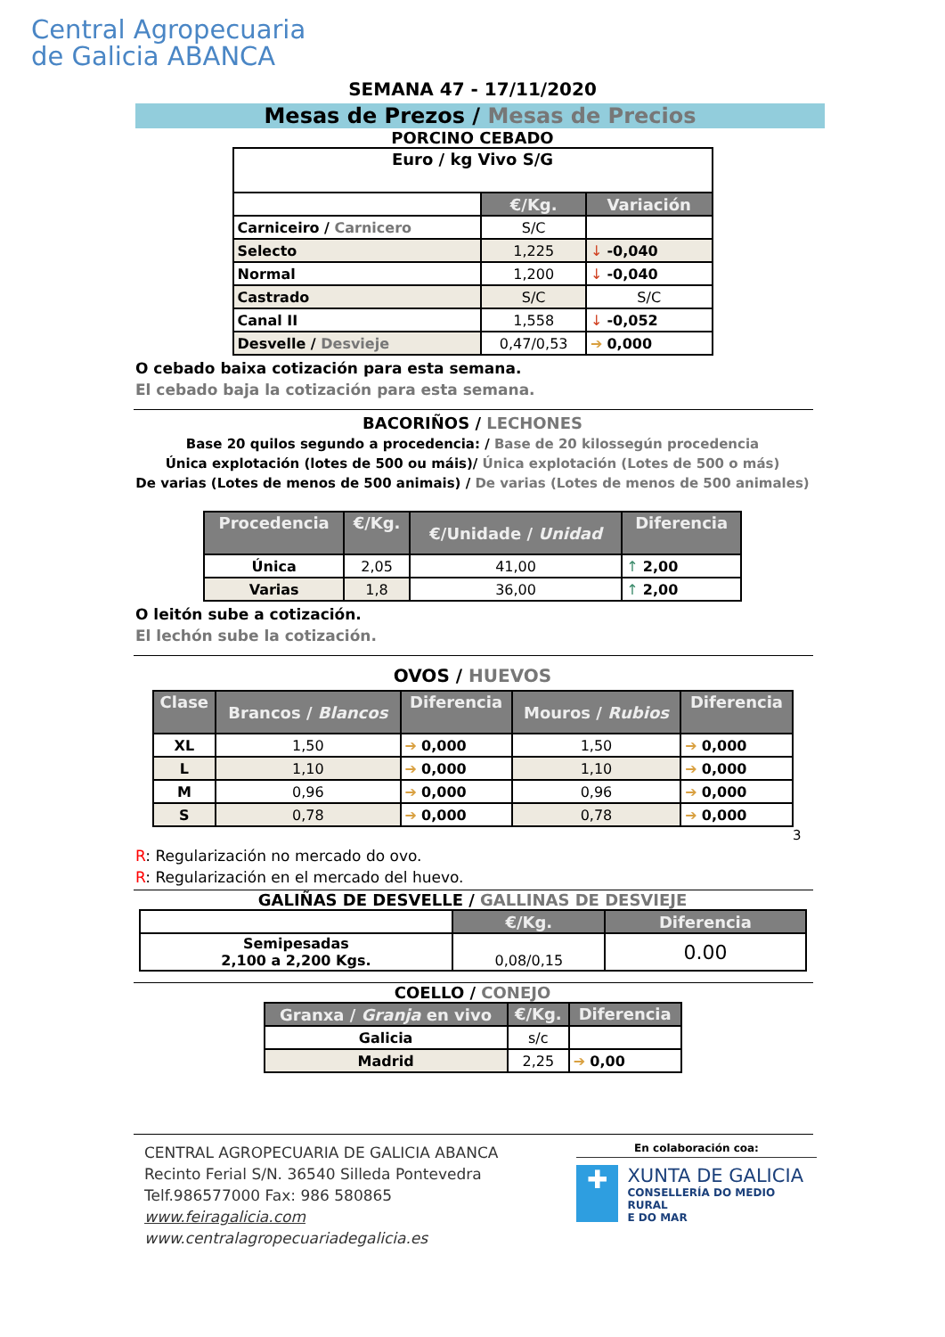Central Agropecuaria
de Galicia ABANCA
SEMANA 47 - 17/11/2020
Mesas de Prezos / Mesas de Precios
PORCINO CEBADO
| Euro / kg Vivo S/G | | |
| | €/Kg. | Variación |
| Carniceiro / Carnicero | S/C | |
| Selecto | 1,225 | ↓ -0,040 |
| Normal | 1,200 | ↓ -0,040 |
| Castrado | S/C | S/C |
| Canal II | 1,558 | ↓ -0,052 |
| Desvelle / Desvieje | 0,47/0,53 | ➔ 0,000 |
O cebado baixa cotización para esta semana.
El cebado baja la cotización para esta semana.
BACORIÑOS / LECHONES
Base 20 quilos segundo a procedencia: / Base de 20 kilossegún procedencia
Única explotación (lotes de 500 ou máis)/ Única explotación (Lotes de 500 o más)
De varias (Lotes de menos de 500 animais) / De varias (Lotes de menos de 500 animales)
| Procedencia | €/Kg. | €/Unidade / Unidad | Diferencia |
| --- | --- | --- | --- |
| Única | 2,05 | 41,00 | ↑ 2,00 |
| Varias | 1,8 | 36,00 | ↑ 2,00 |
O leitón sube a cotización.
El lechón sube la cotización.
OVOS / HUEVOS
| Clase | Brancos / Blancos | Diferencia | Mouros / Rubios | Diferencia |
| --- | --- | --- | --- | --- |
| XL | 1,50 | ➔ 0,000 | 1,50 | ➔ 0,000 |
| L | 1,10 | ➔ 0,000 | 1,10 | ➔ 0,000 |
| M | 0,96 | ➔ 0,000 | 0,96 | ➔ 0,000 |
| S | 0,78 | ➔ 0,000 | 0,78 | ➔ 0,000 |
3
R: Regularización no mercado do ovo.
R: Regularización en el mercado del huevo.
GALIÑAS DE DESVELLE / GALLINAS DE DESVIEJE
| | €/Kg. | Diferencia |
| Semipesadas 2,100 a 2,200 Kgs. | 0,08/0,15 | 0.00 |
COELLO / CONEJO
| Granxa / Granja en vivo | €/Kg. | Diferencia |
| --- | --- | --- |
| Galicia | s/c | |
| Madrid | 2,25 | ➔ 0,00 |
CENTRAL AGROPECUARIA DE GALICIA ABANCA
Recinto Ferial S/N. 36540 Silleda Pontevedra
Telf.986577000 Fax: 986 580865
www.feiragalicia.com
www.centralagropecuariadegalicia.es
En colaboración coa:
✚
XUNTA DE GALICIA
CONSELLERÍA DO MEDIO RURAL
E DO MAR